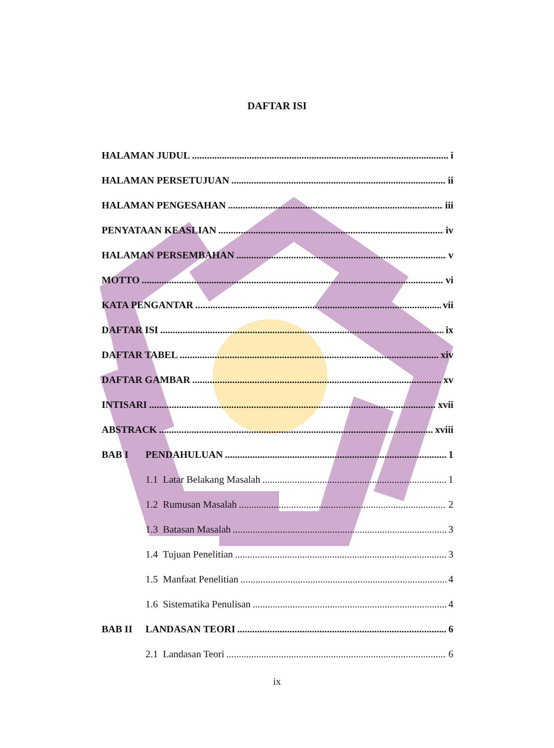DAFTAR ISI
HALAMAN JUDUL i
HALAMAN PERSETUJUAN ii
HALAMAN PENGESAHAN iii
PENYATAAN KEASLIAN iv
HALAMAN PERSEMBAHAN v
MOTTO vi
KATA PENGANTAR vii
DAFTAR ISI ix
DAFTAR TABEL xiv
DAFTAR GAMBAR xv
INTISARI xvii
ABSTRACK xviii
BAB I PENDAHULUAN 1
1.1 Latar Belakang Masalah 1
1.2 Rumusan Masalah 2
1.3 Batasan Masalah 3
1.4 Tujuan Penelitian 3
1.5 Manfaat Penelitian 4
1.6 Sistematika Penulisan 4
BAB II LANDASAN TEORI 6
2.1 Landasan Teori 6
ix